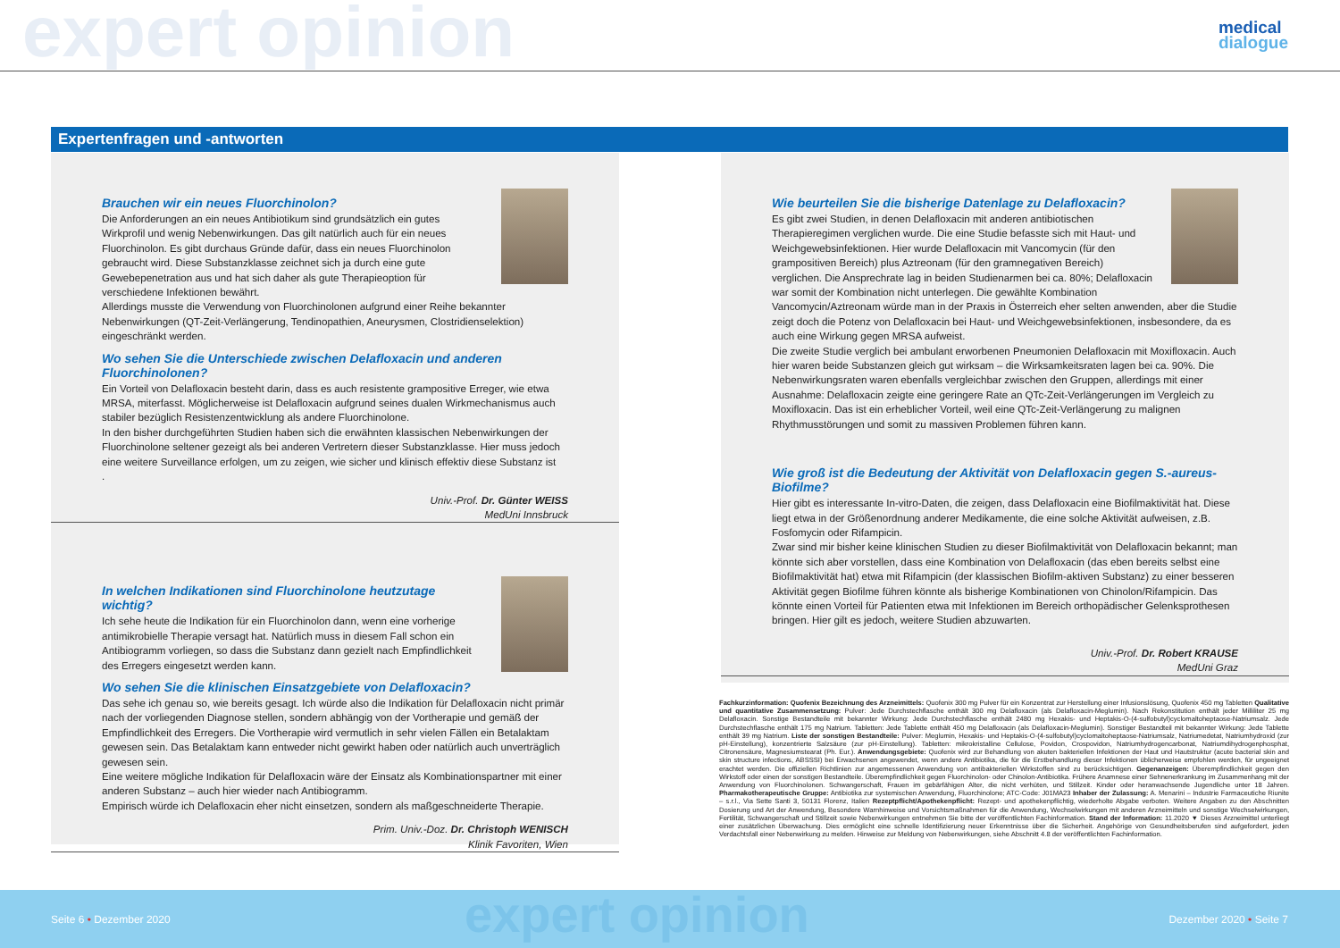expert opinion
medical
dialogue
Expertenfragen und -antworten
Brauchen wir ein neues Fluorchinolon?
Die Anforderungen an ein neues Antibiotikum sind grundsätzlich ein gutes Wirkprofil und wenig Nebenwirkungen. Das gilt natürlich auch für ein neues Fluorchinolon. Es gibt durchaus Gründe dafür, dass ein neues Fluorchinolon gebraucht wird. Diese Substanzklasse zeichnet sich ja durch eine gute Gewebepenetration aus und hat sich daher als gute Therapieoption für verschiedene Infektionen bewährt.
Allerdings musste die Verwendung von Fluorchinolonen aufgrund einer Reihe bekannter Nebenwirkungen (QT-Zeit-Verlängerung, Tendinopathien, Aneurysmen, Clostridienselektion) eingeschränkt werden.
Wo sehen Sie die Unterschiede zwischen Delafloxacin und anderen Fluorchinolonen?
Ein Vorteil von Delafloxacin besteht darin, dass es auch resistente grampositive Erreger, wie etwa MRSA, miterfasst. Möglicherweise ist Delafloxacin aufgrund seines dualen Wirkmechanismus auch stabiler bezüglich Resistenzentwicklung als andere Fluorchinolone.
In den bisher durchgeführten Studien haben sich die erwähnten klassischen Nebenwirkungen der Fluorchinolone seltener gezeigt als bei anderen Vertretern dieser Substanzklasse. Hier muss jedoch eine weitere Surveillance erfolgen, um zu zeigen, wie sicher und klinisch effektiv diese Substanz ist
.
Univ.-Prof. Dr. Günter WEISS
MedUni Innsbruck
In welchen Indikationen sind Fluorchinolone heutzutage wichtig?
Ich sehe heute die Indikation für ein Fluorchinolon dann, wenn eine vorherige antimikrobielle Therapie versagt hat. Natürlich muss in diesem Fall schon ein Antibiogramm vorliegen, so dass die Substanz dann gezielt nach Empfindlichkeit des Erregers eingesetzt werden kann.
Wo sehen Sie die klinischen Einsatzgebiete von Delafloxacin?
Das sehe ich genau so, wie bereits gesagt. Ich würde also die Indikation für Delafloxacin nicht primär nach der vorliegenden Diagnose stellen, sondern abhängig von der Vortherapie und gemäß der Empfindlichkeit des Erregers. Die Vortherapie wird vermutlich in sehr vielen Fällen ein Betalaktam gewesen sein. Das Betalaktam kann entweder nicht gewirkt haben oder natürlich auch unverträglich gewesen sein.
Eine weitere mögliche Indikation für Delafloxacin wäre der Einsatz als Kombinationspartner mit einer anderen Substanz – auch hier wieder nach Antibiogramm.
Empirisch würde ich Delafloxacin eher nicht einsetzen, sondern als maßgeschneiderte Therapie.
Prim. Univ.-Doz. Dr. Christoph WENISCH
Klinik Favoriten, Wien
Wie beurteilen Sie die bisherige Datenlage zu Delafloxacin?
Es gibt zwei Studien, in denen Delafloxacin mit anderen antibiotischen Therapieregimen verglichen wurde. Die eine Studie befasste sich mit Haut- und Weichgewebsinfektionen. Hier wurde Delafloxacin mit Vancomycin (für den grampositiven Bereich) plus Aztreonam (für den gramnegativen Bereich) verglichen. Die Ansprechrate lag in beiden Studienarmen bei ca. 80%; Delafloxacin war somit der Kombination nicht unterlegen. Die gewählte Kombination Vancomycin/Aztreonam würde man in der Praxis in Österreich eher selten anwenden, aber die Studie zeigt doch die Potenz von Delafloxacin bei Haut- und Weichgewebsinfektionen, insbesondere, da es auch eine Wirkung gegen MRSA aufweist.
Die zweite Studie verglich bei ambulant erworbenen Pneumonien Delafloxacin mit Moxifloxacin. Auch hier waren beide Substanzen gleich gut wirksam – die Wirksamkeitsraten lagen bei ca. 90%. Die Nebenwirkungsraten waren ebenfalls vergleichbar zwischen den Gruppen, allerdings mit einer Ausnahme: Delafloxacin zeigte eine geringere Rate an QTc-Zeit-Verlängerungen im Vergleich zu Moxifloxacin. Das ist ein erheblicher Vorteil, weil eine QTc-Zeit-Verlängerung zu malignen Rhythmusstörungen und somit zu massiven Problemen führen kann.
Wie groß ist die Bedeutung der Aktivität von Delafloxacin gegen S.-aureus-Biofilme?
Hier gibt es interessante In-vitro-Daten, die zeigen, dass Delafloxacin eine Biofilmaktivität hat. Diese liegt etwa in der Größenordnung anderer Medikamente, die eine solche Aktivität aufweisen, z.B. Fosfomycin oder Rifampicin.
Zwar sind mir bisher keine klinischen Studien zu dieser Biofilmaktivität von Delafloxacin bekannt; man könnte sich aber vorstellen, dass eine Kombination von Delafloxacin (das eben bereits selbst eine Biofilmaktivität hat) etwa mit Rifampicin (der klassischen Biofilm-aktiven Substanz) zu einer besseren Aktivität gegen Biofilme führen könnte als bisherige Kombinationen von Chinolon/Rifampicin. Das könnte einen Vorteil für Patienten etwa mit Infektionen im Bereich orthopädischer Gelenksprothesen bringen. Hier gilt es jedoch, weitere Studien abzuwarten.
Univ.-Prof. Dr. Robert KRAUSE
MedUni Graz
Fachkurzinformation: Quofenix Bezeichnung des Arzneimittels: Quofenix 300 mg Pulver für ein Konzentrat zur Herstellung einer Infusionslösung, Quofenix 450 mg Tabletten Qualitative und quantitative Zusammensetzung: Pulver: Jede Durchstechflasche enthält 300 mg Delafloxacin (als Delafloxacin-Meglumin). Nach Rekonstitution enthält jeder Milliliter 25 mg Delafloxacin. Sonstige Bestandteile mit bekannter Wirkung: Jede Durchstechflasche enthält 2480 mg Hexakis- und Heptakis-O-(4-sulfobutyl)cyclomaltoheptaose-Natriumsalz. Jede Durchstechflasche enthält 175 mg Natrium. Tabletten: Jede Tablette enthält 450 mg Delafloxacin (als Delafloxacin-Meglumin). Sonstiger Bestandteil mit bekannter Wirkung: Jede Tablette enthält 39 mg Natrium. Liste der sonstigen Bestandteile: Pulver: Meglumin, Hexakis- und Heptakis-O-(4-sulfobutyl)cyclomaltoheptaose-Natriumsalz, Natriumedetat, Natriumhydroxid (zur pH-Einstellung), konzentrierte Salzsäure (zur pH-Einstellung). Tabletten: mikrokristalline Cellulose, Povidon, Crospovidon, Natriumhydrogencarbonat, Natriumdihydrogenphosphat, Citronensäure, Magnesiumstearat (Ph. Eur.). Anwendungsgebiete: Quofenix wird zur Behandlung von akuten bakteriellen Infektionen der Haut und Hautstruktur (acute bacterial skin and skin structure infections, ABSSSI) bei Erwachsenen angewendet, wenn andere Antibiotika, die für die Erstbehandlung dieser Infektionen üblicherweise empfohlen werden, für ungeeignet erachtet werden. Die offiziellen Richtlinien zur angemessenen Anwendung von antibakteriellen Wirkstoffen sind zu berücksichtigen. Gegenanzeigen: Überempfindlichkeit gegen den Wirkstoff oder einen der sonstigen Bestandteile. Überempfindlichkeit gegen Fluorchinolon- oder Chinolon-Antibiotika. Frühere Anamnese einer Sehnenerkrankung im Zusammenhang mit der Anwendung von Fluorchinolonen. Schwangerschaft, Frauen im gebärfähigen Alter, die nicht verhüten, und Stillzeit. Kinder oder heranwachsende Jugendliche unter 18 Jahren. Pharmakotherapeutische Gruppe: Antibiotika zur systemischen Anwendung, Fluorchinolone; ATC-Code: J01MA23 Inhaber der Zulassung: A. Menarini – Industrie Farmaceutiche Riunite – s.r.l., Via Sette Santi 3, 50131 Florenz, Italien Rezeptpflicht/Apothekenpflicht: Rezept- und apothekenpflichtig, wiederholte Abgabe verboten. Weitere Angaben zu den Abschnitten Dosierung und Art der Anwendung, Besondere Warnhinweise und Vorsichtsmaßnahmen für die Anwendung, Wechselwirkungen mit anderen Arzneimitteln und sonstige Wechselwirkungen, Fertilität, Schwangerschaft und Stillzeit sowie Nebenwirkungen entnehmen Sie bitte der veröffentlichten Fachinformation. Stand der Information: 11.2020 ▼ Dieses Arzneimittel unterliegt einer zusätzlichen Überwachung. Dies ermöglicht eine schnelle Identifizierung neuer Erkenntnisse über die Sicherheit. Angehörige von Gesundheitsberufen sind aufgefordert, jeden Verdachtsfall einer Nebenwirkung zu melden. Hinweise zur Meldung von Nebenwirkungen, siehe Abschnitt 4.8 der veröffentlichten Fachinformation.
Seite 6 • Dezember 2020 expert opinion Dezember 2020 • Seite 7